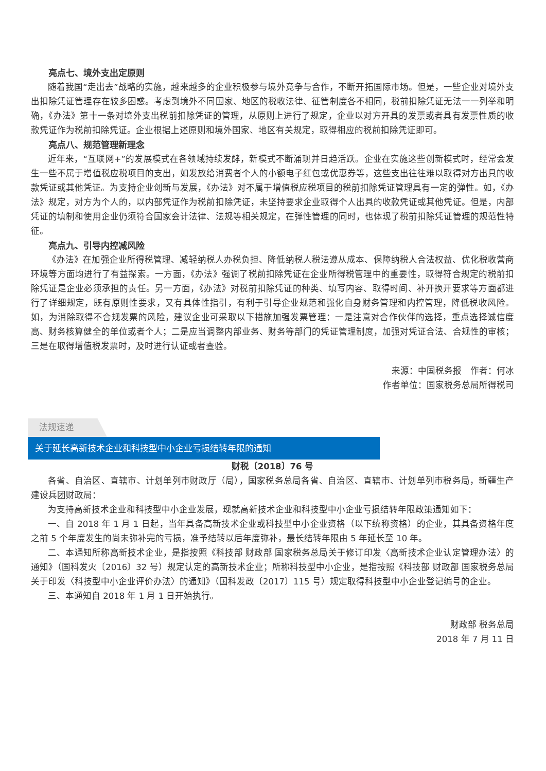亮点七、境外支出定原则
随着我国“走出去”战略的实施，越来越多的企业积极参与境外竞争与合作，不断开拓国际市场。但是，一些企业对境外支出扣除凭证管理存在较多困惑。考虑到境外不同国家、地区的税收法律、征管制度各不相同，税前扣除凭证无法一一列举和明确，《办法》第十一条对境外支出税前扣除凭证的管理，从原则上进行了规定，企业以对方开具的发票或者具有发票性质的收款凭证作为税前扣除凭证。企业根据上述原则和境外国家、地区有关规定，取得相应的税前扣除凭证即可。
亮点八、规范管理新理念
近年来，“互联网+”的发展模式在各领域持续发酵，新模式不断涌现并日趋活跃。企业在实施这些创新模式时，经常会发生一些不属于增值税应税项目的支出，如发放给消费者个人的小额电子红包或优惠券等，这些支出往往难以取得对方出具的收款凭证或其他凭证。为支持企业创新与发展，《办法》对不属于增值税应税项目的税前扣除凭证管理具有一定的弹性。如，《办法》规定，对方为个人的，以内部凭证作为税前扣除凭证，未坚持要求企业取得个人出具的收款凭证或其他凭证。但是，内部凭证的填制和使用企业仍须符合国家会计法律、法规等相关规定，在弹性管理的同时，也体现了税前扣除凭证管理的规范性特征。
亮点九、引导内控减风险
《办法》在加强企业所得税管理、减轻纳税人办税负担、降低纳税人税法遵从成本、保障纳税人合法权益、优化税收营商环境等方面均进行了有益探索。一方面，《办法》强调了税前扣除凭证在企业所得税管理中的重要性，取得符合规定的税前扣除凭证是企业必须承担的责任。另一方面，《办法》对税前扣除凭证的种类、填写内容、取得时间、补开换开要求等方面都进行了详细规定，既有原则性要求，又有具体性指引，有利于引导企业规范和强化自身财务管理和内控管理，降低税收风险。如，为消除取得不合规发票的风险，建议企业可采取以下措施加强发票管理：一是注意对合作伙伴的选择，重点选择诚信度高、财务核算健全的单位或者个人；二是应当调整内部业务、财务等部门的凭证管理制度，加强对凭证合法、合规性的审核；三是在取得增值税发票时，及时进行认证或者查验。
来源：中国税务报　作者：何冰
作者单位：国家税务总局所得税司
法规速递
关于延长高新技术企业和科技型中小企业亏损结转年限的通知
财税〔2018〕76 号
各省、自治区、直辖市、计划单列市财政厅（局），国家税务总局各省、自治区、直辖市、计划单列市税务局，新疆生产建设兵团财政局：
为支持高新技术企业和科技型中小企业发展，现就高新技术企业和科技型中小企业亏损结转年限政策通知如下：
一、自 2018 年 1 月 1 日起，当年具备高新技术企业或科技型中小企业资格（以下统称资格）的企业，其具备资格年度之前 5 个年度发生的尚未弥补完的亏损，准予结转以后年度弥补，最长结转年限由 5 年延长至 10 年。
二、本通知所称高新技术企业，是指按照《科技部 财政部 国家税务总局关于修订印发〈高新技术企业认定管理办法〉的通知》（国科发火〔2016〕32 号）规定认定的高新技术企业；所称科技型中小企业，是指按照《科技部 财政部 国家税务总局关于印发〈科技型中小企业评价办法〉的通知》（国科发政〔2017〕115 号）规定取得科技型中小企业登记编号的企业。
三、本通知自 2018 年 1 月 1 日开始执行。
财政部 税务总局
2018 年 7 月 11 日